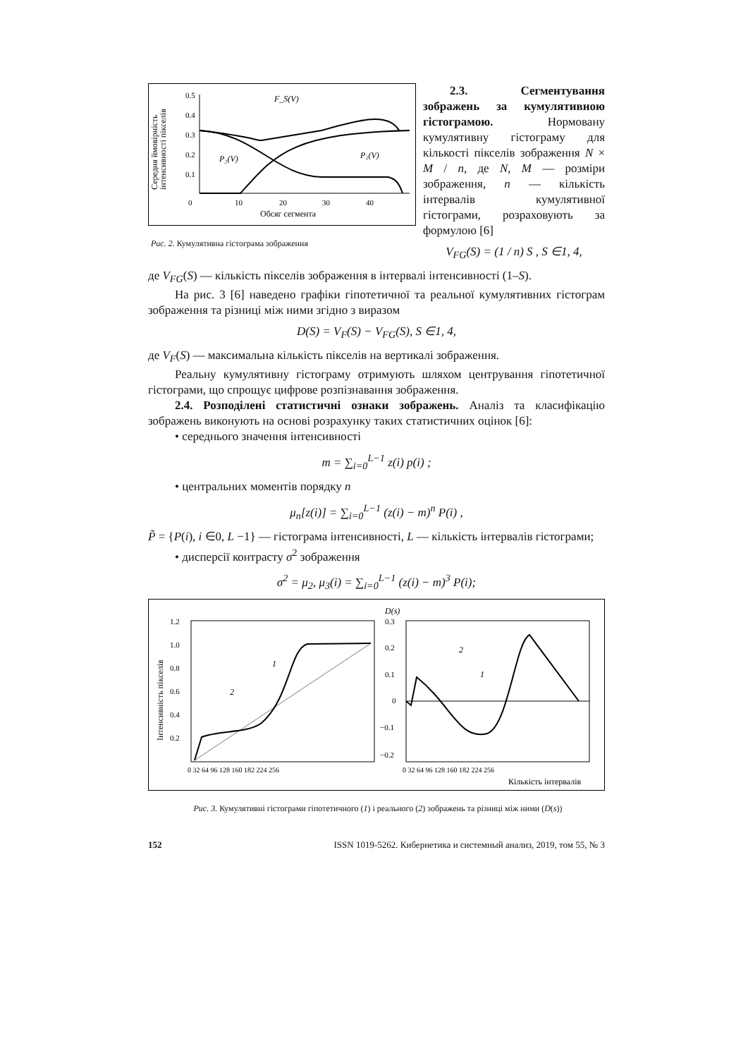Середня ймовірність
інтенсивності пікселів
0.5
0.4
0.3
0.2
0.1
0
10
20
30
40
Обсяг сегмента
F_S(V)
P₂(V)
P₁(V)
Рис. 2. Кумулятивна гістограма зображення
2.3. Сегментування зображень за кумулятивною гістограмою. Нормовану кумулятивну гістограму для кількості пікселів зображення N × M / n, де N, M — розміри зображення, n — кількість інтервалів кумулятивної гістограми, розраховують за формулою [6]
V<sub>FG</sub>(S) = (1 / n) S , S ∈1, 4,
де V<sub>FG</sub>(S) — кількість пікселів зображення в інтервалі інтенсивності (1–S).
На рис. 3 [6] наведено графіки гіпотетичної та реальної кумулятивних гістограм зображення та різниці між ними згідно з виразом
D(S) = V<sub>F</sub>(S) − V<sub>FG</sub>(S), S ∈1, 4,
де V<sub>F</sub>(S) — максимальна кількість пікселів на вертикалі зображення.
Реальну кумулятивну гістограму отримують шляхом центрування гіпотетичної гістограми, що спрощує цифрове розпізнавання зображення.
2.4. Розподілені статистичні ознаки зображень. Аналіз та класифікацію зображень виконують на основі розрахунку таких статистичних оцінок [6]:
• середнього значення інтенсивності
m = ∑<sub>i=0</sub><sup>L−1</sup> z(i) p(i) ;
• центральних моментів порядку n
μ<sub>n</sub>[z(i)] = ∑<sub>i=0</sub><sup>L−1</sup> (z(i) − m)<sup>n</sup> P(i) ,
P̃ = {P(i), i ∈0, L −1} — гістограма інтенсивності, L — кількість інтервалів гістограми;
• дисперсії контрасту σ<sup>2</sup> зображення
σ<sup>2</sup> = μ<sub>2</sub>, μ<sub>3</sub>(i) = ∑<sub>i=0</sub><sup>L−1</sup> (z(i) − m)<sup>3</sup> P(i);
Інтенсивність пікселів
1.2
1.0
0.8
0.6
0.4
0.2
0 32 64 96 128 160 182 224 256
1
2
D(s)
0.3
0.2
0.1
0
−0.1
−0.2
1
2
0 32 64 96 128 160 182 224 256
Кількість інтервалів
Рис. 3. Кумулятивні гістограми гіпотетичного (1) і реального (2) зображень та різниці між ними (D(s))
152 ISSN 1019-5262. Кибернетика и системный анализ, 2019, том 55, № 3